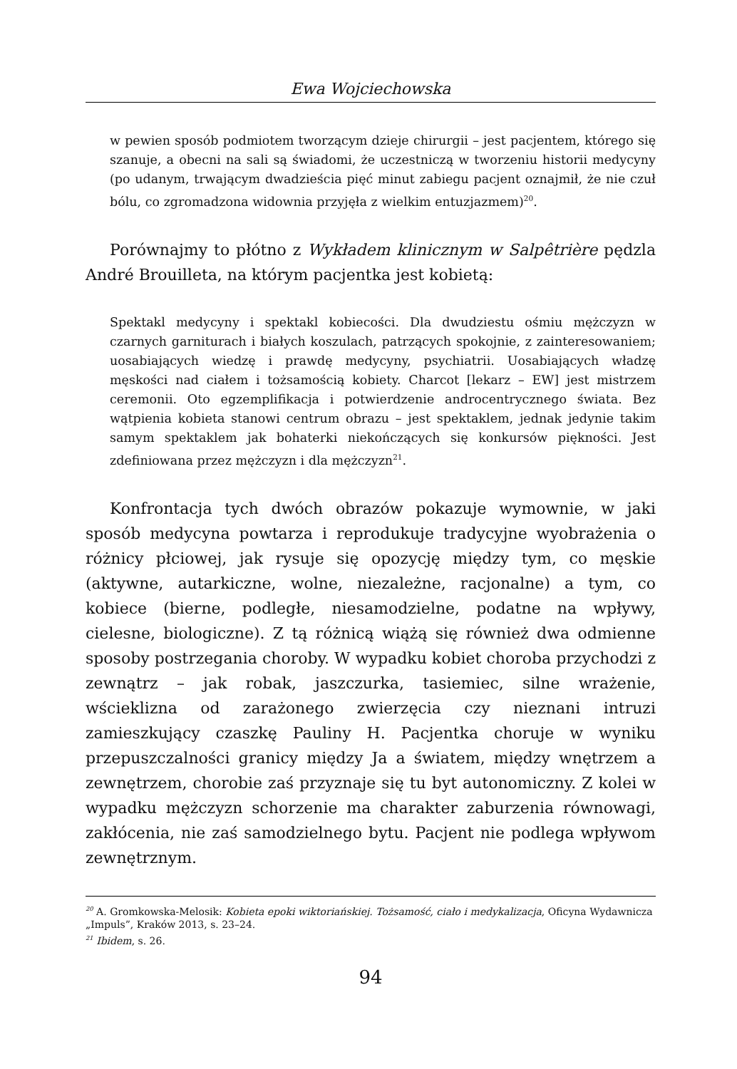Ewa Wojciechowska
w pewien sposób podmiotem tworzącym dzieje chirurgii – jest pacjentem, którego się szanuje, a obecni na sali są świadomi, że uczestniczą w tworzeniu historii medycyny (po udanym, trwającym dwadzieścia pięć minut zabiegu pacjent oznajmił, że nie czuł bólu, co zgromadzona widownia przyjęła z wielkim entuzjazmem)<sup>20</sup>.
Porównajmy to płótno z Wykładem klinicznym w Salpêtrière pędzla André Brouilleta, na którym pacjentka jest kobietą:
Spektakl medycyny i spektakl kobiecości. Dla dwudziestu ośmiu mężczyzn w czarnych garniturach i białych koszulach, patrzących spokojnie, z zainteresowaniem; uosabiających wiedzę i prawdę medycyny, psychiatrii. Uosabiających władzę męskości nad ciałem i tożsamością kobiety. Charcot [lekarz – EW] jest mistrzem ceremonii. Oto egzemplifikacja i potwierdzenie androcentrycznego świata. Bez wątpienia kobieta stanowi centrum obrazu – jest spektaklem, jednak jedynie takim samym spektaklem jak bohaterki niekończących się konkursów piękności. Jest zdefiniowana przez mężczyzn i dla mężczyzn<sup>21</sup>.
Konfrontacja tych dwóch obrazów pokazuje wymownie, w jaki sposób medycyna powtarza i reprodukuje tradycyjne wyobrażenia o różnicy płciowej, jak rysuje się opozycję między tym, co męskie (aktywne, autarkiczne, wolne, niezależne, racjonalne) a tym, co kobiece (bierne, podległe, niesamodzielne, podatne na wpływy, cielesne, biologiczne). Z tą różnicą wiążą się również dwa odmienne sposoby postrzegania choroby. W wypadku kobiet choroba przychodzi z zewnątrz – jak robak, jaszczurka, tasiemiec, silne wrażenie, wścieklizna od zarażonego zwierzęcia czy nieznani intruzi zamieszkujący czaszkę Pauliny H. Pacjentka choruje w wyniku przepuszczalności granicy między Ja a światem, między wnętrzem a zewnętrzem, chorobie zaś przyznaje się tu byt autonomiczny. Z kolei w wypadku mężczyzn schorzenie ma charakter zaburzenia równowagi, zakłócenia, nie zaś samodzielnego bytu. Pacjent nie podlega wpływom zewnętrznym.
<sup>20</sup> A. Gromkowska-Melosik: Kobieta epoki wiktoriańskiej. Tożsamość, ciało i medykalizacja, Oficyna Wydawnicza „Impuls”, Kraków 2013, s. 23–24.
<sup>21</sup> Ibidem, s. 26.
94